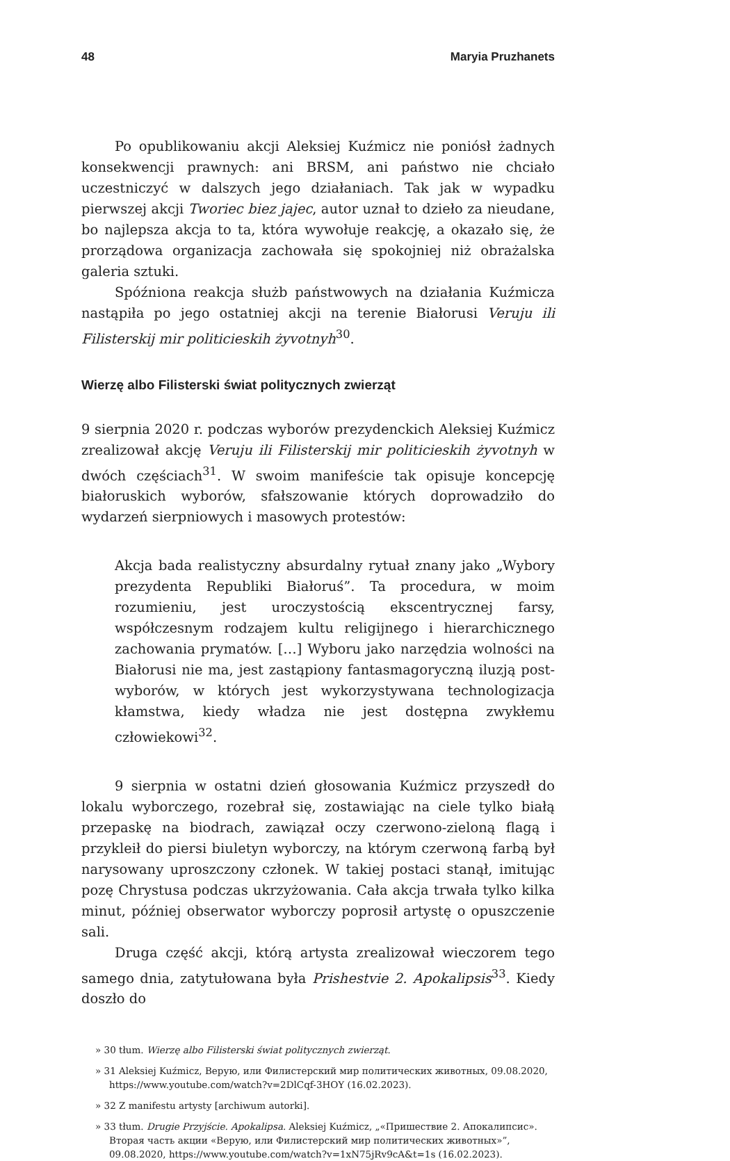48 Maryia Pruzhanets
Po opublikowaniu akcji Aleksiej Kuźmicz nie poniósł żadnych konsekwencji prawnych: ani BRSM, ani państwo nie chciało uczestniczyć w dalszych jego działaniach. Tak jak w wypadku pierwszej akcji Tworiec biez jajec, autor uznał to dzieło za nieudane, bo najlepsza akcja to ta, która wywołuje reakcję, a okazało się, że prorządowa organizacja zachowała się spokojniej niż obrażalska galeria sztuki.
Spóźniona reakcja służb państwowych na działania Kuźmicza nastąpiła po jego ostatniej akcji na terenie Białorusi Veruju ili Filisterskij mir politicieskih żyvotnyh<sup>30</sup>.
Wierzę albo Filisterski świat politycznych zwierząt
9 sierpnia 2020 r. podczas wyborów prezydenckich Aleksiej Kuźmicz zrealizował akcję Veruju ili Filisterskij mir politicieskih żyvotnyh w dwóch częściach<sup>31</sup>. W swoim manifeście tak opisuje koncepcję białoruskich wyborów, sfałszowanie których doprowadziło do wydarzeń sierpniowych i masowych protestów:
Akcja bada realistyczny absurdalny rytuał znany jako „Wybory prezydenta Republiki Białoruś”. Ta procedura, w moim rozumieniu, jest uroczystością ekscentrycznej farsy, współczesnym rodzajem kultu religijnego i hierarchicznego zachowania prymatów. […] Wyboru jako narzędzia wolności na Białorusi nie ma, jest zastąpiony fantasmagoryczną iluzją post-wyborów, w których jest wykorzystywana technologizacja kłamstwa, kiedy władza nie jest dostępna zwykłemu człowiekowi<sup>32</sup>.
9 sierpnia w ostatni dzień głosowania Kuźmicz przyszedł do lokalu wyborczego, rozebrał się, zostawiając na ciele tylko białą przepaskę na biodrach, zawiązał oczy czerwono-zieloną flagą i przykleił do piersi biuletyn wyborczy, na którym czerwoną farbą był narysowany uproszczony członek. W takiej postaci stanął, imitując pozę Chrystusa podczas ukrzyżowania. Cała akcja trwała tylko kilka minut, później obserwator wyborczy poprosił artystę o opuszczenie sali.
Druga część akcji, którą artysta zrealizował wieczorem tego samego dnia, zatytułowana była Prishestvie 2. Apokalipsis<sup>33</sup>. Kiedy doszło do
» 30 tłum. Wierzę albo Filisterski świat politycznych zwierząt.
» 31 Aleksiej Kuźmicz, Верую, или Филистерский мир политических животных, 09.08.2020, https://www.youtube.com/watch?v=2DlCqf-3HOY (16.02.2023).
» 32 Z manifestu artysty [archiwum autorki].
» 33 tłum. Drugie Przyjście. Apokalipsa. Aleksiej Kuźmicz, „«Пришествие 2. Апокалипсис». Вторая часть акции «Верую, или Филистерский мир политических животных»”, 09.08.2020, https://www.youtube.com/watch?v=1xN75jRv9cA&t=1s (16.02.2023).